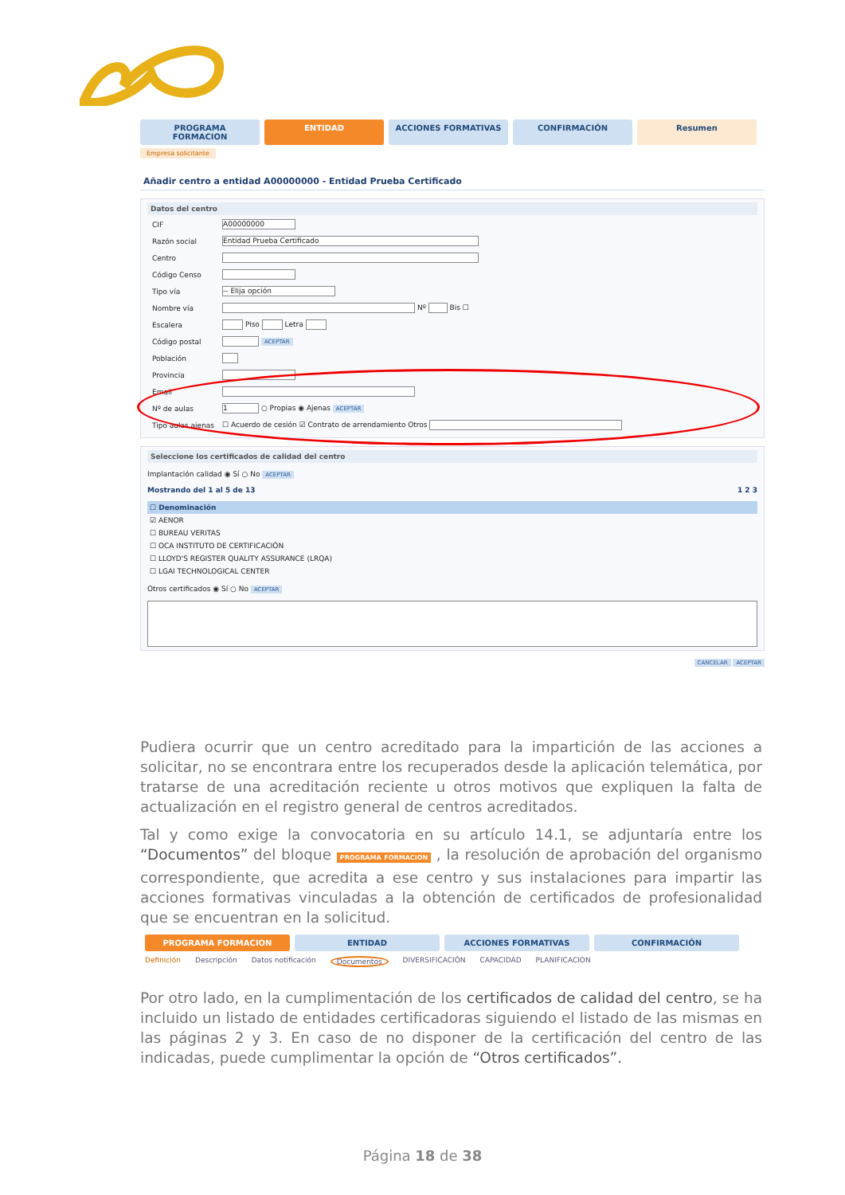PROGRAMA FORMACION ENTIDAD ACCIONES FORMATIVAS CONFIRMACIÓN Resumen
Empresa solicitante
Añadir centro a entidad A00000000 - Entidad Prueba Certificado
Datos del centro
| CIF | A00000000 |
| Razón social | Entidad Prueba Certificado |
| Centro | |
| Código Censo | |
| Tipo vía | -- Elija opción |
| Nombre vía | Nº Bis ☐ |
| Escalera | Piso Letra |
| Código postal | ACEPTAR |
| Población | |
| Provincia | |
| Email | |
| Nº de aulas | 1 ○ Propias ◉ Ajenas ACEPTAR |
| Tipo aulas ajenas | ☐ Acuerdo de cesión ☑ Contrato de arrendamiento Otros |
Seleccione los certificados de calidad del centro
Implantación calidad ◉ Sí ○ No ACEPTAR
Mostrando del 1 al 5 de 13 1 2 3
| ☐ Denominación |
| --- |
| ☑ AENOR |
| ☐ BUREAU VERITAS |
| ☐ OCA INSTITUTO DE CERTIFICACIÓN |
| ☐ LLOYD'S REGISTER QUALITY ASSURANCE (LRQA) |
| ☐ LGAI TECHNOLOGICAL CENTER |
Otros certificados ◉ Sí ○ No ACEPTAR
CANCELAR ACEPTAR
Pudiera ocurrir que un centro acreditado para la impartición de las acciones a solicitar, no se encontrara entre los recuperados desde la aplicación telemática, por tratarse de una acreditación reciente u otros motivos que expliquen la falta de actualización en el registro general de centros acreditados.
Tal y como exige la convocatoria en su artículo 14.1, se adjuntaría entre los “Documentos” del bloque PROGRAMA FORMACION , la resolución de aprobación del organismo correspondiente, que acredita a ese centro y sus instalaciones para impartir las acciones formativas vinculadas a la obtención de certificados de profesionalidad que se encuentran en la solicitud.
PROGRAMA FORMACION ENTIDAD ACCIONES FORMATIVAS CONFIRMACIÓN
Definición Descripción Datos notificación Documentos DIVERSIFICACIÓN CAPACIDAD PLANIFICACION
Por otro lado, en la cumplimentación de los certificados de calidad del centro, se ha incluido un listado de entidades certificadoras siguiendo el listado de las mismas en las páginas 2 y 3. En caso de no disponer de la certificación del centro de las indicadas, puede cumplimentar la opción de “Otros certificados”.
Página 18 de 38